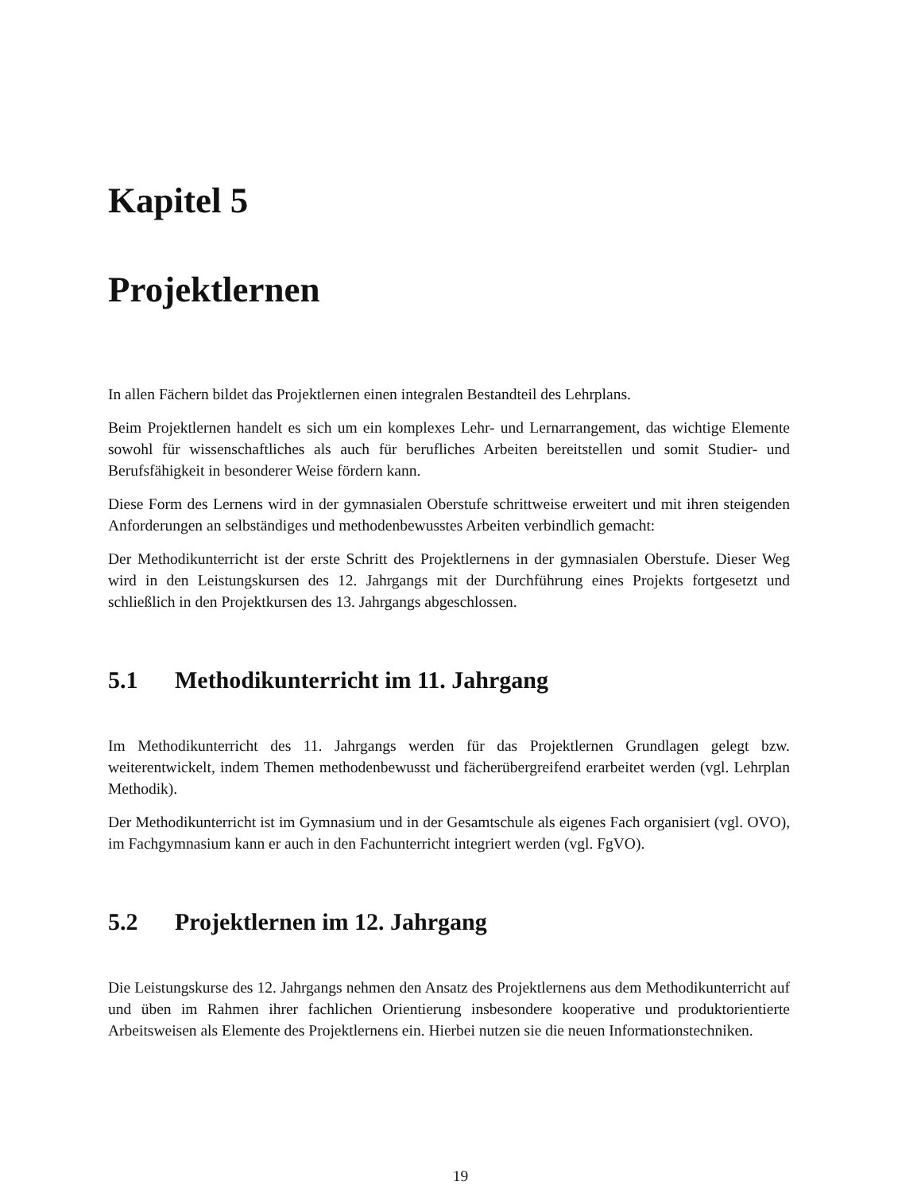Kapitel 5
Projektlernen
In allen Fächern bildet das Projektlernen einen integralen Bestandteil des Lehrplans.
Beim Projektlernen handelt es sich um ein komplexes Lehr- und Lernarrangement, das wichtige Elemente sowohl für wissenschaftliches als auch für berufliches Arbeiten bereitstellen und somit Studier- und Berufsfähigkeit in besonderer Weise fördern kann.
Diese Form des Lernens wird in der gymnasialen Oberstufe schrittweise erweitert und mit ihren steigenden Anforderungen an selbständiges und methodenbewusstes Arbeiten verbindlich gemacht:
Der Methodikunterricht ist der erste Schritt des Projektlernens in der gymnasialen Oberstufe. Dieser Weg wird in den Leistungskursen des 12. Jahrgangs mit der Durchführung eines Projekts fortgesetzt und schließlich in den Projektkursen des 13. Jahrgangs abgeschlossen.
5.1 Methodikunterricht im 11. Jahrgang
Im Methodikunterricht des 11. Jahrgangs werden für das Projektlernen Grundlagen gelegt bzw. weiterentwickelt, indem Themen methodenbewusst und fächerübergreifend erarbeitet werden (vgl. Lehrplan Methodik).
Der Methodikunterricht ist im Gymnasium und in der Gesamtschule als eigenes Fach organisiert (vgl. OVO), im Fachgymnasium kann er auch in den Fachunterricht integriert werden (vgl. FgVO).
5.2 Projektlernen im 12. Jahrgang
Die Leistungskurse des 12. Jahrgangs nehmen den Ansatz des Projektlernens aus dem Methodikunterricht auf und üben im Rahmen ihrer fachlichen Orientierung insbesondere kooperative und produktorientierte Arbeitsweisen als Elemente des Projektlernens ein. Hierbei nutzen sie die neuen Informationstechniken.
19